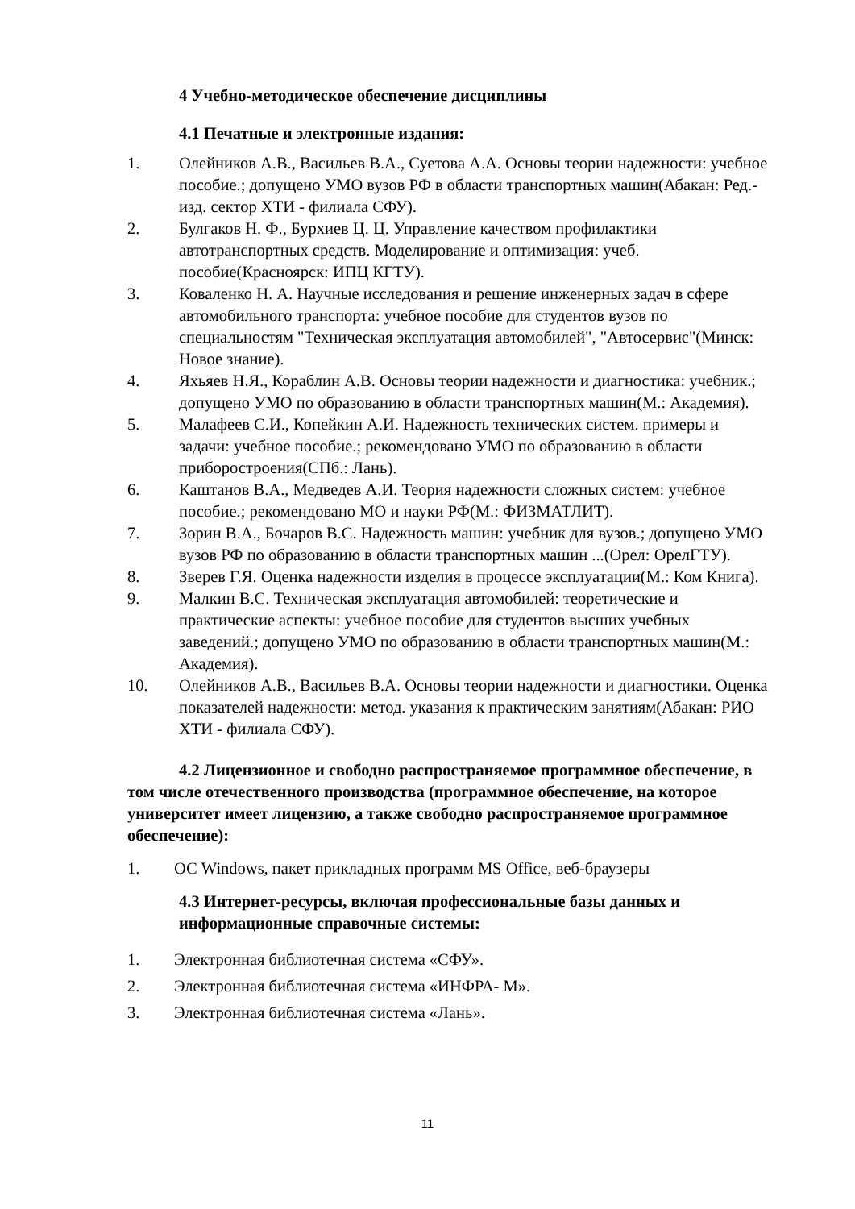4 Учебно-методическое обеспечение дисциплины
4.1 Печатные и электронные издания:
1. Олейников А.В., Васильев В.А., Суетова А.А. Основы теории надежности: учебное пособие.; допущено УМО вузов РФ в области транспортных машин(Абакан: Ред.-изд. сектор ХТИ - филиала СФУ).
2. Булгаков Н. Ф., Бурхиев Ц. Ц. Управление качеством профилактики автотранспортных средств. Моделирование и оптимизация: учеб. пособие(Красноярск: ИПЦ КГТУ).
3. Коваленко Н. А. Научные исследования и решение инженерных задач в сфере автомобильного транспорта: учебное пособие для студентов вузов по специальностям "Техническая эксплуатация автомобилей", "Автосервис"(Минск: Новое знание).
4. Яхьяев Н.Я., Кораблин А.В. Основы теории надежности и диагностика: учебник.; допущено УМО по образованию в области транспортных машин(М.: Академия).
5. Малафеев С.И., Копейкин А.И. Надежность технических систем. примеры и задачи: учебное пособие.; рекомендовано УМО по образованию в области приборостроения(СПб.: Лань).
6. Каштанов В.А., Медведев А.И. Теория надежности сложных систем: учебное пособие.; рекомендовано МО и науки РФ(М.: ФИЗМАТЛИТ).
7. Зорин В.А., Бочаров В.С. Надежность машин: учебник для вузов.; допущено УМО вузов РФ по образованию в области транспортных машин ...(Орел: ОрелГТУ).
8. Зверев Г.Я. Оценка надежности изделия в процессе эксплуатации(М.: Ком Книга).
9. Малкин В.С. Техническая эксплуатация автомобилей: теоретические и практические аспекты: учебное пособие для студентов высших учебных заведений.; допущено УМО по образованию в области транспортных машин(М.: Академия).
10. Олейников А.В., Васильев В.А. Основы теории надежности и диагностики. Оценка показателей надежности: метод. указания к практическим занятиям(Абакан: РИО ХТИ - филиала СФУ).
4.2 Лицензионное и свободно распространяемое программное обеспечение, в том числе отечественного производства (программное обеспечение, на которое университет имеет лицензию, а также свободно распространяемое программное обеспечение):
1. ОС Windows, пакет прикладных программ MS Office, веб-браузеры
4.3 Интернет-ресурсы, включая профессиональные базы данных и информационные справочные системы:
1. Электронная библиотечная система «СФУ».
2. Электронная библиотечная система «ИНФРА- М».
3. Электронная библиотечная система «Лань».
11